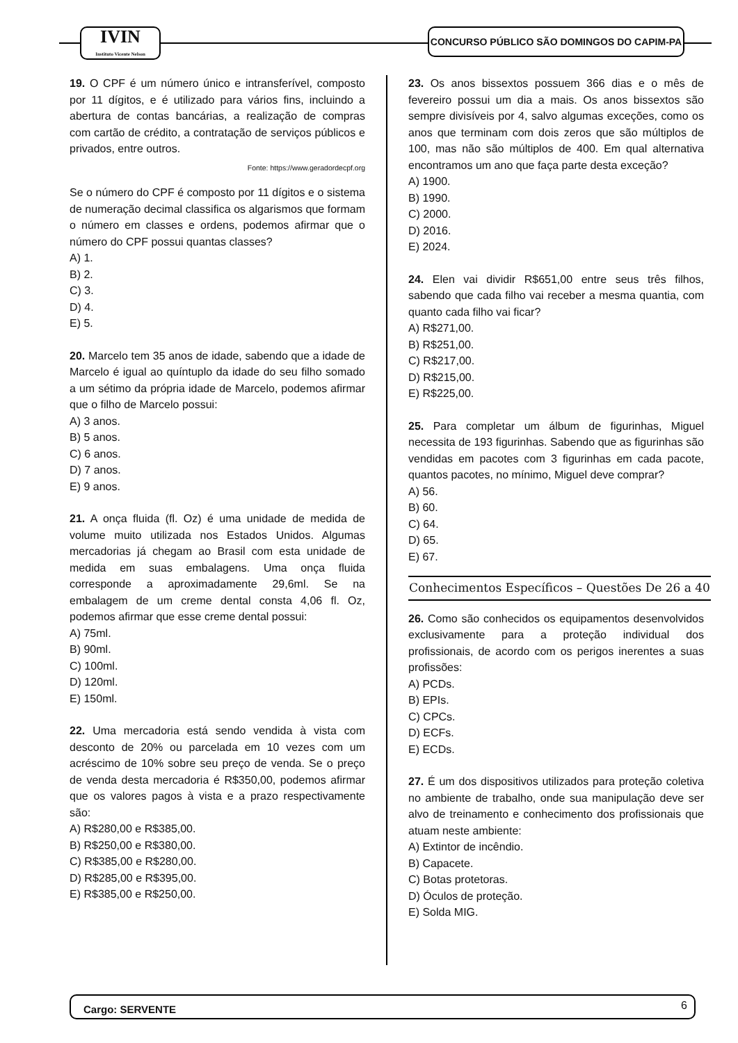IVIN
Instituto Vicente Nelson
CONCURSO PÚBLICO SÃO DOMINGOS DO CAPIM-PA
19. O CPF é um número único e intransferível, composto por 11 dígitos, e é utilizado para vários fins, incluindo a abertura de contas bancárias, a realização de compras com cartão de crédito, a contratação de serviços públicos e privados, entre outros.
Fonte: https://www.geradordecpf.org
Se o número do CPF é composto por 11 dígitos e o sistema de numeração decimal classifica os algarismos que formam o número em classes e ordens, podemos afirmar que o número do CPF possui quantas classes?
A) 1.
B) 2.
C) 3.
D) 4.
E) 5.
20. Marcelo tem 35 anos de idade, sabendo que a idade de Marcelo é igual ao quíntuplo da idade do seu filho somado a um sétimo da própria idade de Marcelo, podemos afirmar que o filho de Marcelo possui:
A) 3 anos.
B) 5 anos.
C) 6 anos.
D) 7 anos.
E) 9 anos.
21. A onça fluida (fl. Oz) é uma unidade de medida de volume muito utilizada nos Estados Unidos. Algumas mercadorias já chegam ao Brasil com esta unidade de medida em suas embalagens. Uma onça fluida corresponde a aproximadamente 29,6ml. Se na embalagem de um creme dental consta 4,06 fl. Oz, podemos afirmar que esse creme dental possui:
A) 75ml.
B) 90ml.
C) 100ml.
D) 120ml.
E) 150ml.
22. Uma mercadoria está sendo vendida à vista com desconto de 20% ou parcelada em 10 vezes com um acréscimo de 10% sobre seu preço de venda. Se o preço de venda desta mercadoria é R$350,00, podemos afirmar que os valores pagos à vista e a prazo respectivamente são:
A) R$280,00 e R$385,00.
B) R$250,00 e R$380,00.
C) R$385,00 e R$280,00.
D) R$285,00 e R$395,00.
E) R$385,00 e R$250,00.
23. Os anos bissextos possuem 366 dias e o mês de fevereiro possui um dia a mais. Os anos bissextos são sempre divisíveis por 4, salvo algumas exceções, como os anos que terminam com dois zeros que são múltiplos de 100, mas não são múltiplos de 400. Em qual alternativa encontramos um ano que faça parte desta exceção?
A) 1900.
B) 1990.
C) 2000.
D) 2016.
E) 2024.
24. Elen vai dividir R$651,00 entre seus três filhos, sabendo que cada filho vai receber a mesma quantia, com quanto cada filho vai ficar?
A) R$271,00.
B) R$251,00.
C) R$217,00.
D) R$215,00.
E) R$225,00.
25. Para completar um álbum de figurinhas, Miguel necessita de 193 figurinhas. Sabendo que as figurinhas são vendidas em pacotes com 3 figurinhas em cada pacote, quantos pacotes, no mínimo, Miguel deve comprar?
A) 56.
B) 60.
C) 64.
D) 65.
E) 67.
Conhecimentos Específicos – Questões De 26 a 40
26. Como são conhecidos os equipamentos desenvolvidos exclusivamente para a proteção individual dos profissionais, de acordo com os perigos inerentes a suas profissões:
A) PCDs.
B) EPIs.
C) CPCs.
D) ECFs.
E) ECDs.
27. É um dos dispositivos utilizados para proteção coletiva no ambiente de trabalho, onde sua manipulação deve ser alvo de treinamento e conhecimento dos profissionais que atuam neste ambiente:
A) Extintor de incêndio.
B) Capacete.
C) Botas protetoras.
D) Óculos de proteção.
E) Solda MIG.
Cargo: SERVENTE 6